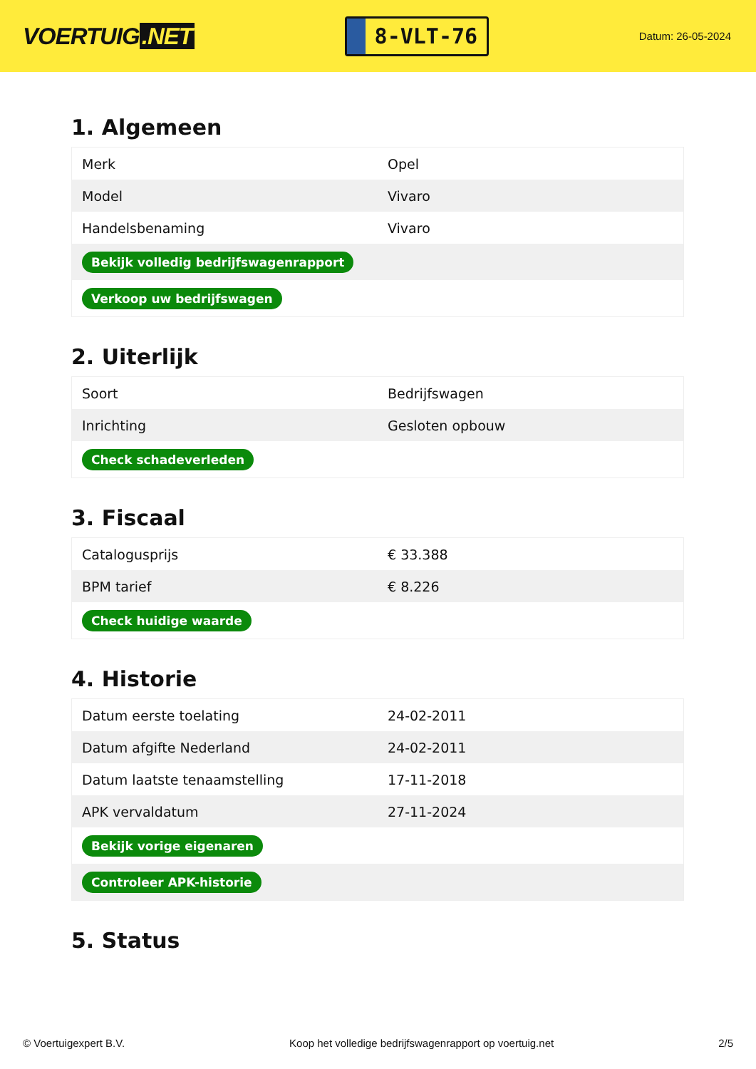VOERTUIG.NET
8-VLT-76
Datum: 26-05-2024
1. Algemeen
| Merk | Opel |
| Model | Vivaro |
| Handelsbenaming | Vivaro |
| Bekijk volledig bedrijfswagenrapport | |
| Verkoop uw bedrijfswagen | |
2. Uiterlijk
| Soort | Bedrijfswagen |
| Inrichting | Gesloten opbouw |
| Check schadeverleden | |
3. Fiscaal
| Catalogusprijs | € 33.388 |
| BPM tarief | € 8.226 |
| Check huidige waarde | |
4. Historie
| Datum eerste toelating | 24-02-2011 |
| Datum afgifte Nederland | 24-02-2011 |
| Datum laatste tenaamstelling | 17-11-2018 |
| APK vervaldatum | 27-11-2024 |
| Bekijk vorige eigenaren | |
| Controleer APK-historie | |
5. Status
© Voertuigexpert B.V. Koop het volledige bedrijfswagenrapport op voertuig.net 2/5